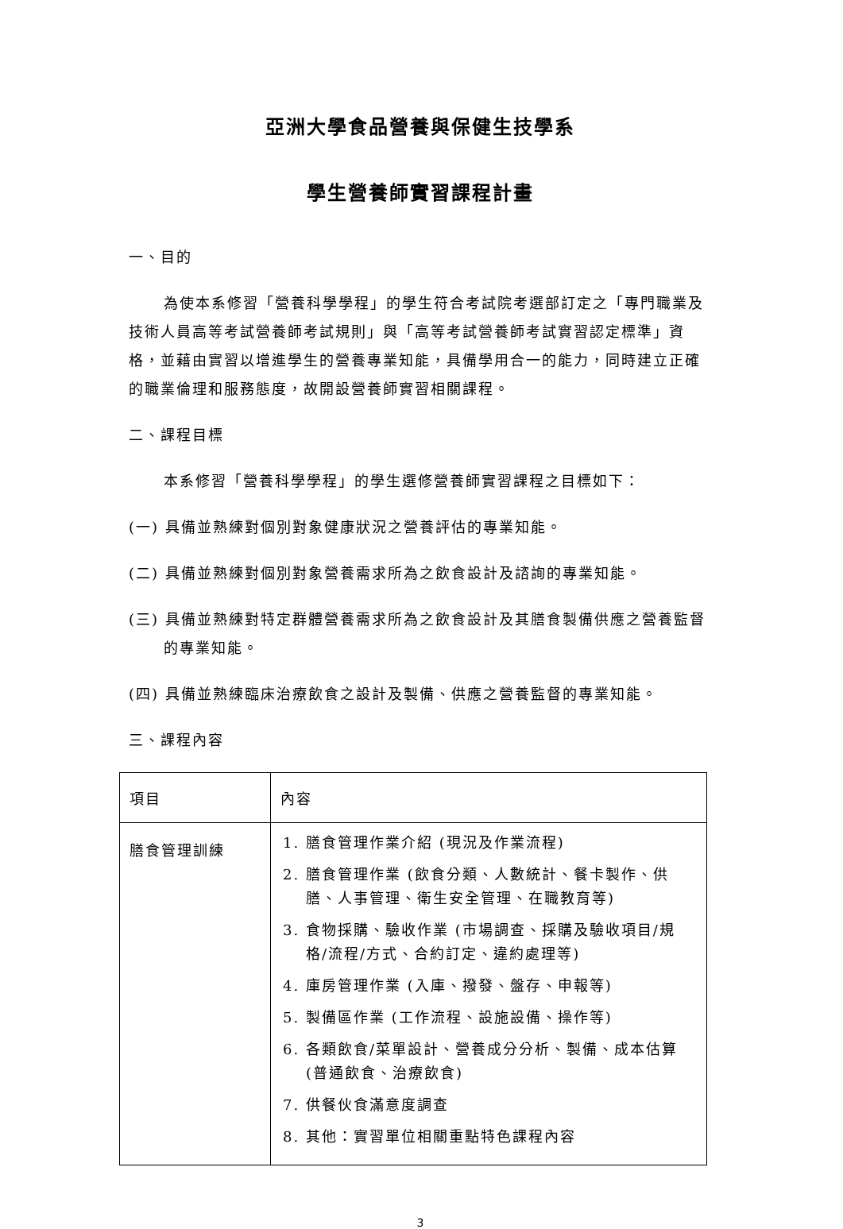亞洲大學食品營養與保健生技學系
學生營養師實習課程計畫
一、目的
為使本系修習「營養科學學程」的學生符合考試院考選部訂定之「專門職業及技術人員高等考試營養師考試規則」與「高等考試營養師考試實習認定標準」資格，並藉由實習以增進學生的營養專業知能，具備學用合一的能力，同時建立正確的職業倫理和服務態度，故開設營養師實習相關課程。
二、課程目標
本系修習「營養科學學程」的學生選修營養師實習課程之目標如下：
(一) 具備並熟練對個別對象健康狀況之營養評估的專業知能。
(二) 具備並熟練對個別對象營養需求所為之飲食設計及諮詢的專業知能。
(三) 具備並熟練對特定群體營養需求所為之飲食設計及其膳食製備供應之營養監督的專業知能。
(四) 具備並熟練臨床治療飲食之設計及製備、供應之營養監督的專業知能。
三、課程內容
| 項目 | 內容 |
| --- | --- |
| 膳食管理訓練 | 1. 膳食管理作業介紹 (現況及作業流程) 2. 膳食管理作業 (飲食分類、人數統計、餐卡製作、供膳、人事管理、衛生安全管理、在職教育等) 3. 食物採購、驗收作業 (市場調查、採購及驗收項目/規格/流程/方式、合約訂定、違約處理等) 4. 庫房管理作業 (入庫、撥發、盤存、申報等) 5. 製備區作業 (工作流程、設施設備、操作等) 6. 各類飲食/菜單設計、營養成分分析、製備、成本估算 (普通飲食、治療飲食) 7. 供餐伙食滿意度調查 8. 其他：實習單位相關重點特色課程內容 |
3